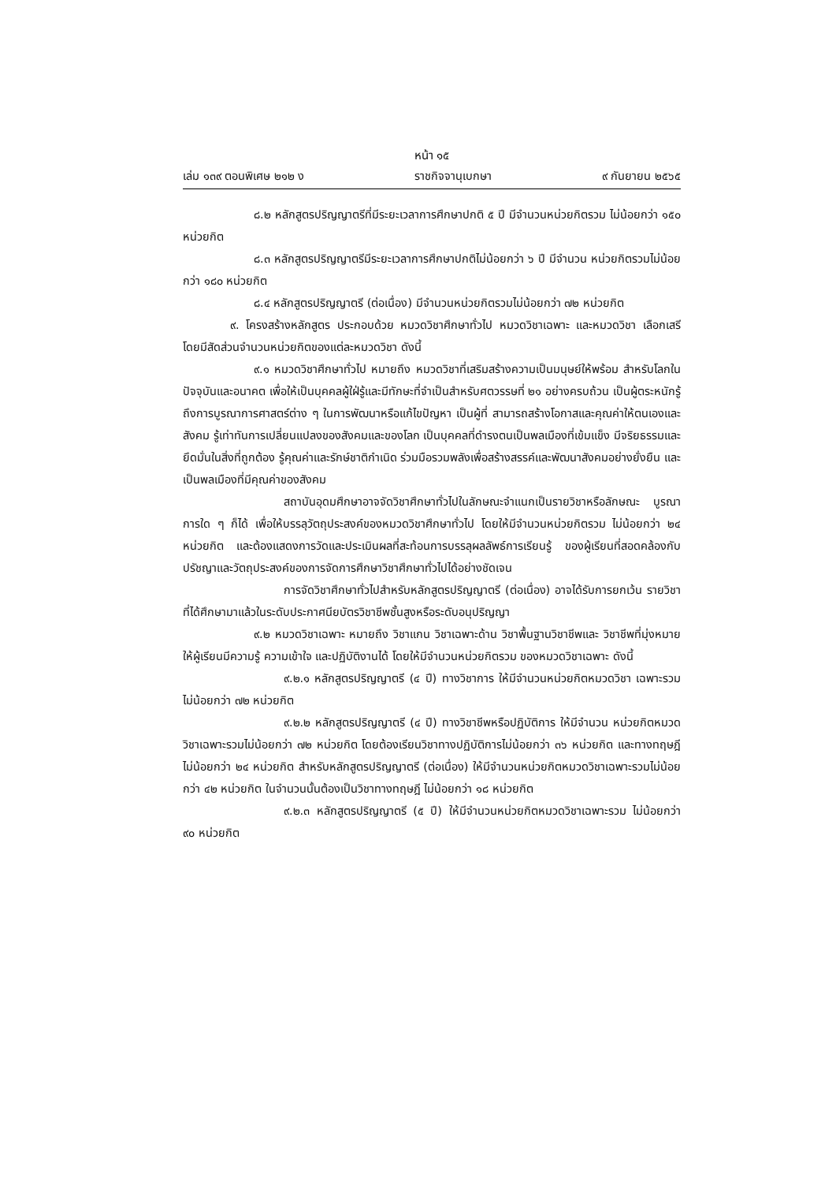หน้า ๑๕
เล่ม ๑๓๙ ตอนพิเศษ ๒๑๒ ง ราชกิจจานุเบกษา ๙ กันยายน ๒๕๖๕
๘.๒ หลักสูตรปริญญาตรีที่มีระยะเวลาการศึกษาปกติ ๕ ปี มีจำนวนหน่วยกิตรวม ไม่น้อยกว่า ๑๕๐ หน่วยกิต
๘.๓ หลักสูตรปริญญาตรีมีระยะเวลาการศึกษาปกติไม่น้อยกว่า ๖ ปี มีจำนวน หน่วยกิตรวมไม่น้อยกว่า ๑๘๐ หน่วยกิต
๘.๔ หลักสูตรปริญญาตรี (ต่อเนื่อง) มีจำนวนหน่วยกิตรวมไม่น้อยกว่า ๗๒ หน่วยกิต
๙. โครงสร้างหลักสูตร ประกอบด้วย หมวดวิชาศึกษาทั่วไป หมวดวิชาเฉพาะ และหมวดวิชา เลือกเสรี โดยมีสัดส่วนจำนวนหน่วยกิตของแต่ละหมวดวิชา ดังนี้
๙.๑ หมวดวิชาศึกษาทั่วไป หมายถึง หมวดวิชาที่เสริมสร้างความเป็นมนุษย์ให้พร้อม สำหรับโลกในปัจจุบันและอนาคต เพื่อให้เป็นบุคคลผู้ใฝ่รู้และมีทักษะที่จำเป็นสำหรับศตวรรษที่ ๒๑ อย่างครบถ้วน เป็นผู้ตระหนักรู้ถึงการบูรณาการศาสตร์ต่าง ๆ ในการพัฒนาหรือแก้ไขปัญหา เป็นผู้ที่ สามารถสร้างโอกาสและคุณค่าให้ตนเองและสังคม รู้เท่าทันการเปลี่ยนแปลงของสังคมและของโลก เป็นบุคคลที่ดำรงตนเป็นพลเมืองที่เข้มแข็ง มีจริยธรรมและยึดมั่นในสิ่งที่ถูกต้อง รู้คุณค่าและรักษ์ชาติกำเนิด ร่วมมือรวมพลังเพื่อสร้างสรรค์และพัฒนาสังคมอย่างยั่งยืน และเป็นพลเมืองที่มีคุณค่าของสังคม
สถาบันอุดมศึกษาอาจจัดวิชาศึกษาทั่วไปในลักษณะจำแนกเป็นรายวิชาหรือลักษณะ บูรณาการใด ๆ ก็ได้ เพื่อให้บรรลุวัตถุประสงค์ของหมวดวิชาศึกษาทั่วไป โดยให้มีจำนวนหน่วยกิตรวม ไม่น้อยกว่า ๒๔ หน่วยกิต และต้องแสดงการวัดและประเมินผลที่สะท้อนการบรรลุผลลัพธ์การเรียนรู้ ของผู้เรียนที่สอดคล้องกับปรัชญาและวัตถุประสงค์ของการจัดการศึกษาวิชาศึกษาทั่วไปได้อย่างชัดเจน
การจัดวิชาศึกษาทั่วไปสำหรับหลักสูตรปริญญาตรี (ต่อเนื่อง) อาจได้รับการยกเว้น รายวิชาที่ได้ศึกษามาแล้วในระดับประกาศนียบัตรวิชาชีพชั้นสูงหรือระดับอนุปริญญา
๙.๒ หมวดวิชาเฉพาะ หมายถึง วิชาแกน วิชาเฉพาะด้าน วิชาพื้นฐานวิชาชีพและ วิชาชีพที่มุ่งหมายให้ผู้เรียนมีความรู้ ความเข้าใจ และปฏิบัติงานได้ โดยให้มีจำนวนหน่วยกิตรวม ของหมวดวิชาเฉพาะ ดังนี้
๙.๒.๑ หลักสูตรปริญญาตรี (๔ ปี) ทางวิชาการ ให้มีจำนวนหน่วยกิตหมวดวิชา เฉพาะรวมไม่น้อยกว่า ๗๒ หน่วยกิต
๙.๒.๒ หลักสูตรปริญญาตรี (๔ ปี) ทางวิชาชีพหรือปฏิบัติการ ให้มีจำนวน หน่วยกิตหมวดวิชาเฉพาะรวมไม่น้อยกว่า ๗๒ หน่วยกิต โดยต้องเรียนวิชาทางปฏิบัติการไม่น้อยกว่า ๓๖ หน่วยกิต และทางทฤษฎีไม่น้อยกว่า ๒๔ หน่วยกิต สำหรับหลักสูตรปริญญาตรี (ต่อเนื่อง) ให้มีจำนวนหน่วยกิตหมวดวิชาเฉพาะรวมไม่น้อยกว่า ๔๒ หน่วยกิต ในจำนวนนั้นต้องเป็นวิชาทางทฤษฎี ไม่น้อยกว่า ๑๘ หน่วยกิต
๙.๒.๓ หลักสูตรปริญญาตรี (๕ ปี) ให้มีจำนวนหน่วยกิตหมวดวิชาเฉพาะรวม ไม่น้อยกว่า ๙๐ หน่วยกิต